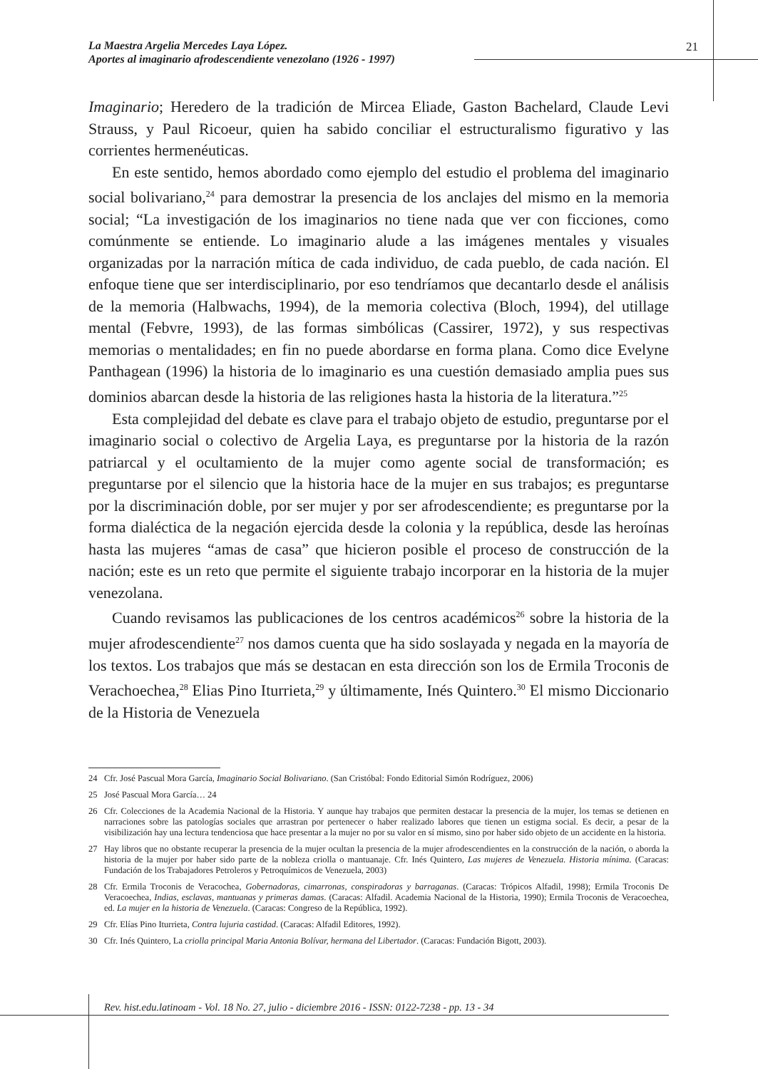La Maestra Argelia Mercedes Laya López.
Aportes al imaginario afrodescendiente venezolano (1926 - 1997)
21
Imaginario; Heredero de la tradición de Mircea Eliade, Gaston Bachelard, Claude Levi Strauss, y Paul Ricoeur, quien ha sabido conciliar el estructuralismo figurativo y las corrientes hermenéuticas.
En este sentido, hemos abordado como ejemplo del estudio el problema del imaginario social bolivariano,<sup>24</sup> para demostrar la presencia de los anclajes del mismo en la memoria social; “La investigación de los imaginarios no tiene nada que ver con ficciones, como comúnmente se entiende. Lo imaginario alude a las imágenes mentales y visuales organizadas por la narración mítica de cada individuo, de cada pueblo, de cada nación. El enfoque tiene que ser interdisciplinario, por eso tendríamos que decantarlo desde el análisis de la memoria (Halbwachs, 1994), de la memoria colectiva (Bloch, 1994), del utillage mental (Febvre, 1993), de las formas simbólicas (Cassirer, 1972), y sus respectivas memorias o mentalidades; en fin no puede abordarse en forma plana. Como dice Evelyne Panthagean (1996) la historia de lo imaginario es una cuestión demasiado amplia pues sus dominios abarcan desde la historia de las religiones hasta la historia de la literatura.”<sup>25</sup>
Esta complejidad del debate es clave para el trabajo objeto de estudio, preguntarse por el imaginario social o colectivo de Argelia Laya, es preguntarse por la historia de la razón patriarcal y el ocultamiento de la mujer como agente social de transformación; es preguntarse por el silencio que la historia hace de la mujer en sus trabajos; es preguntarse por la discriminación doble, por ser mujer y por ser afrodescendiente; es preguntarse por la forma dialéctica de la negación ejercida desde la colonia y la república, desde las heroínas hasta las mujeres “amas de casa” que hicieron posible el proceso de construcción de la nación; este es un reto que permite el siguiente trabajo incorporar en la historia de la mujer venezolana.
Cuando revisamos las publicaciones de los centros académicos<sup>26</sup> sobre la historia de la mujer afrodescendiente<sup>27</sup> nos damos cuenta que ha sido soslayada y negada en la mayoría de los textos. Los trabajos que más se destacan en esta dirección son los de Ermila Troconis de Verachoechea,<sup>28</sup> Elias Pino Iturrieta,<sup>29</sup> y últimamente, Inés Quintero.<sup>30</sup> El mismo Diccionario de la Historia de Venezuela
24 Cfr. José Pascual Mora García, Imaginario Social Bolivariano. (San Cristóbal: Fondo Editorial Simón Rodríguez, 2006)
25 José Pascual Mora García… 24
26 Cfr. Colecciones de la Academia Nacional de la Historia. Y aunque hay trabajos que permiten destacar la presencia de la mujer, los temas se detienen en narraciones sobre las patologías sociales que arrastran por pertenecer o haber realizado labores que tienen un estigma social. Es decir, a pesar de la visibilización hay una lectura tendenciosa que hace presentar a la mujer no por su valor en sí mismo, sino por haber sido objeto de un accidente en la historia.
27 Hay libros que no obstante recuperar la presencia de la mujer ocultan la presencia de la mujer afrodescendientes en la construcción de la nación, o aborda la historia de la mujer por haber sido parte de la nobleza criolla o mantuanaje. Cfr. Inés Quintero, Las mujeres de Venezuela. Historia mínima. (Caracas: Fundación de los Trabajadores Petroleros y Petroquímicos de Venezuela, 2003)
28 Cfr. Ermila Troconis de Veracochea, Gobernadoras, cimarronas, conspiradoras y barraganas. (Caracas: Trópicos Alfadil, 1998); Ermila Troconis De Veracoechea, Indias, esclavas, mantuanas y primeras damas. (Caracas: Alfadil. Academia Nacional de la Historia, 1990); Ermila Troconis de Veracoechea, ed. La mujer en la historia de Venezuela. (Caracas: Congreso de la República, 1992).
29 Cfr. Elías Pino Iturrieta, Contra lujuria castidad. (Caracas: Alfadil Editores, 1992).
30 Cfr. Inés Quintero, La criolla principal Maria Antonia Bolívar, hermana del Libertador. (Caracas: Fundación Bigott, 2003).
Rev. hist.edu.latinoam - Vol. 18 No. 27, julio - diciembre 2016 - ISSN: 0122-7238 - pp. 13 - 34